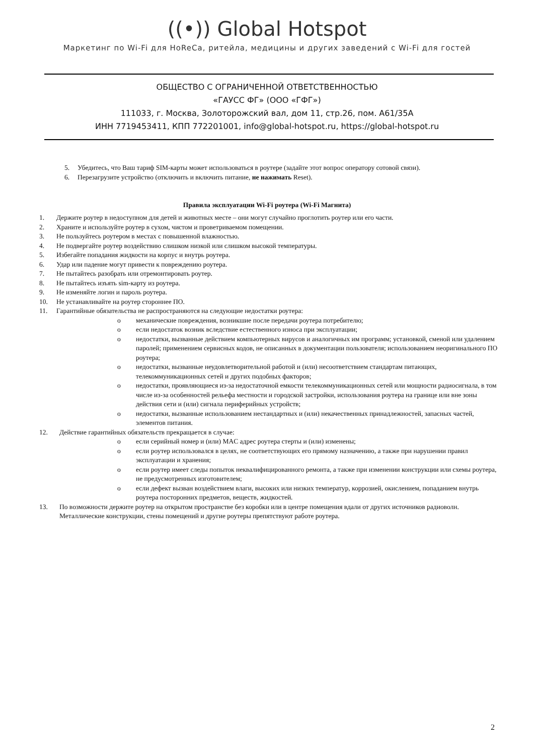((•)) Global Hotspot
Маркетинг по Wi-Fi для HoReCa, ритейла, медицины и других заведений с Wi-Fi для гостей
ОБЩЕСТВО С ОГРАНИЧЕННОЙ ОТВЕТСТВЕННОСТЬЮ
«ГАУСС ФГ» (ООО «ГФГ»)
111033, г. Москва, Золоторожский вал, дом 11, стр.26, пом. А61/35А
ИНН 7719453411, КПП 772201001, info@global-hotspot.ru, https://global-hotspot.ru
5. Убедитесь, что Ваш тариф SIM-карты может использоваться в роутере (задайте этот вопрос оператору сотовой связи).
6. Перезагрузите устройство (отключить и включить питание, не нажимать Reset).
Правила эксплуатации Wi-Fi роутера (Wi-Fi Магнита)
1. Держите роутер в недоступном для детей и животных месте – они могут случайно проглотить роутер или его части.
2. Храните и используйте роутер в сухом, чистом и проветриваемом помещении.
3. Не пользуйтесь роутером в местах с повышенной влажностью.
4. Не подвергайте роутер воздействию слишком низкой или слишком высокой температуры.
5. Избегайте попадания жидкости на корпус и внутрь роутера.
6. Удар или падение могут привести к повреждению роутера.
7. Не пытайтесь разобрать или отремонтировать роутер.
8. Не пытайтесь изъять sim-карту из роутера.
9. Не изменяйте логин и пароль роутера.
10. Не устанавливайте на роутер стороннее ПО.
11. Гарантийные обязательства не распространяются на следующие недостатки роутера:
o механические повреждения, возникшие после передачи роутера потребителю;
o если недостаток возник вследствие естественного износа при эксплуатации;
o недостатки, вызванные действием компьютерных вирусов и аналогичных им программ; установкой, сменой или удалением паролей; применением сервисных кодов, не описанных в документации пользователя; использованием неоригинального ПО роутера;
o недостатки, вызванные неудовлетворительной работой и (или) несоответствием стандартам питающих, телекоммуникационных сетей и других подобных факторов;
o недостатки, проявляющиеся из-за недостаточной емкости телекоммуникационных сетей или мощности радиосигнала, в том числе из-за особенностей рельефа местности и городской застройки, использования роутера на границе или вне зоны действия сети и (или) сигнала периферийных устройств;
o недостатки, вызванные использованием нестандартных и (или) некачественных принадлежностей, запасных частей, элементов питания.
12. Действие гарантийных обязательств прекращается в случае:
o если серийный номер и (или) MAC адрес роутера стерты и (или) изменены;
o если роутер использовался в целях, не соответствующих его прямому назначению, а также при нарушении правил эксплуатации и хранения;
o если роутер имеет следы попыток неквалифицированного ремонта, а также при изменении конструкции или схемы роутера, не предусмотренных изготовителем;
o если дефект вызван воздействием влаги, высоких или низких температур, коррозией, окислением, попаданием внутрь роутера посторонних предметов, веществ, жидкостей.
13. По возможности держите роутер на открытом пространстве без коробки или в центре помещения вдали от других источников радиоволн. Металлические конструкции, стены помещений и другие роутеры препятствуют работе роутера.
2